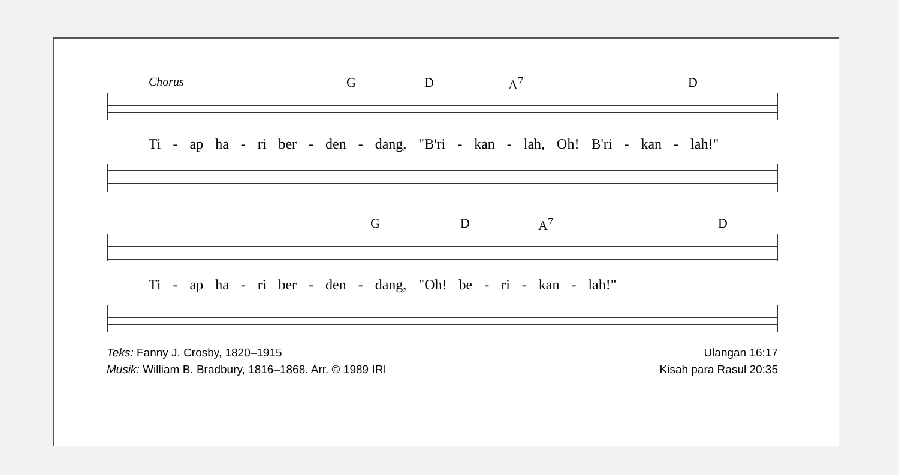Chorus G D A<sup>7</sup> D
Ti - ap ha - ri ber - den - dang, "B'ri - kan - lah, Oh! B'ri - kan - lah!"
G D A<sup>7</sup> D
Ti - ap ha - ri ber - den - dang, "Oh! be - ri - kan - lah!"
Teks: Fanny J. Crosby, 1820–1915
Musik: William B. Bradbury, 1816–1868. Arr. © 1989 IRI
Ulangan 16;17
Kisah para Rasul 20:35